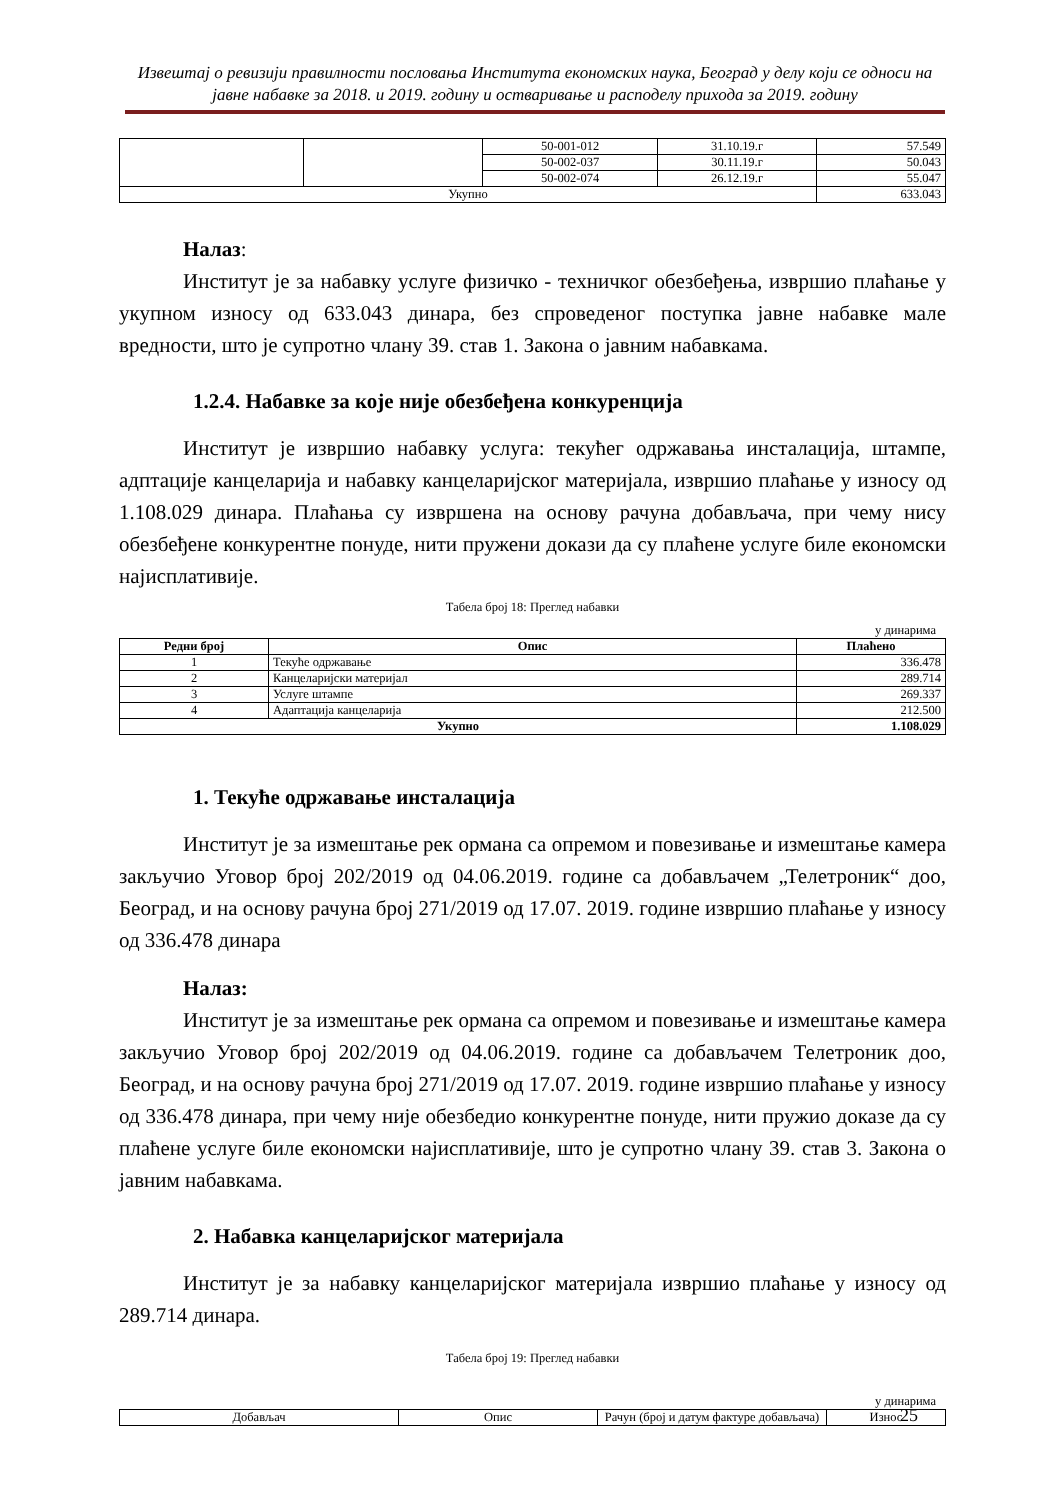Извештај о ревизији правилности пословања Института економских наука, Београд у делу који се односи на јавне набавке за 2018. и 2019. годину и остваривање и расподелу прихода за 2019. годину
| | | 50-001-012 | 31.10.19.г | 57.549 |
| | | 50-002-037 | 30.11.19.г | 50.043 |
| | | 50-002-074 | 26.12.19.г | 55.047 |
| Укупно | | | | 633.043 |
Налаз:
Институт је за набавку услуге физичко - техничког обезбеђења, извршио плаћање у укупном износу од 633.043 динара, без спроведеног поступка јавне набавке мале вредности, што је супротно члану 39. став 1. Закона о јавним набавкама.
1.2.4. Набавке за које није обезбеђена конкуренција
Институт је извршио набавку услуга: текућег одржавања инсталација, штампе, адптације канцеларија и набавку канцеларијског материјала, извршио плаћање у износу од 1.108.029 динара. Плаћања су извршена на основу рачуна добављача, при чему нису обезбеђене конкурентне понуде, нити пружени докази да су плаћене услуге биле економски најисплативије.
Табела број 18: Преглед набавки
у динарима
| Редни број | Опис | Плаћено |
| --- | --- | --- |
| 1 | Текуће одржавање | 336.478 |
| 2 | Канцеларијски материјал | 289.714 |
| 3 | Услуге штампе | 269.337 |
| 4 | Адаптација канцеларија | 212.500 |
| Укупно | | 1.108.029 |
1. Текуће одржавање инсталација
Институт је за измештање рек ормана са опремом и повезивање и измештање камера закључио Уговор број 202/2019 од 04.06.2019. године са добављачем „Телетроник“ доо, Београд, и на основу рачуна број 271/2019 од 17.07. 2019. године извршио плаћање у износу од 336.478 динара
Налаз:
Институт је за измештање рек ормана са опремом и повезивање и измештање камера закључио Уговор број 202/2019 од 04.06.2019. године са добављачем Телетроник доо, Београд, и на основу рачуна број 271/2019 од 17.07. 2019. године извршио плаћање у износу од 336.478 динара, при чему није обезбедио конкурентне понуде, нити пружио доказе да су плаћене услуге биле економски најисплативије, што је супротно члану 39. став 3. Закона о јавним набавкама.
2. Набавка канцеларијског материјала
Институт је за набавку канцеларијског материјала извршио плаћање у износу од 289.714 динара.
Табела број 19: Преглед набавки
у динарима
| Добављач | Опис | Рачун (број и датум фактуре добављача) | Износ |
25